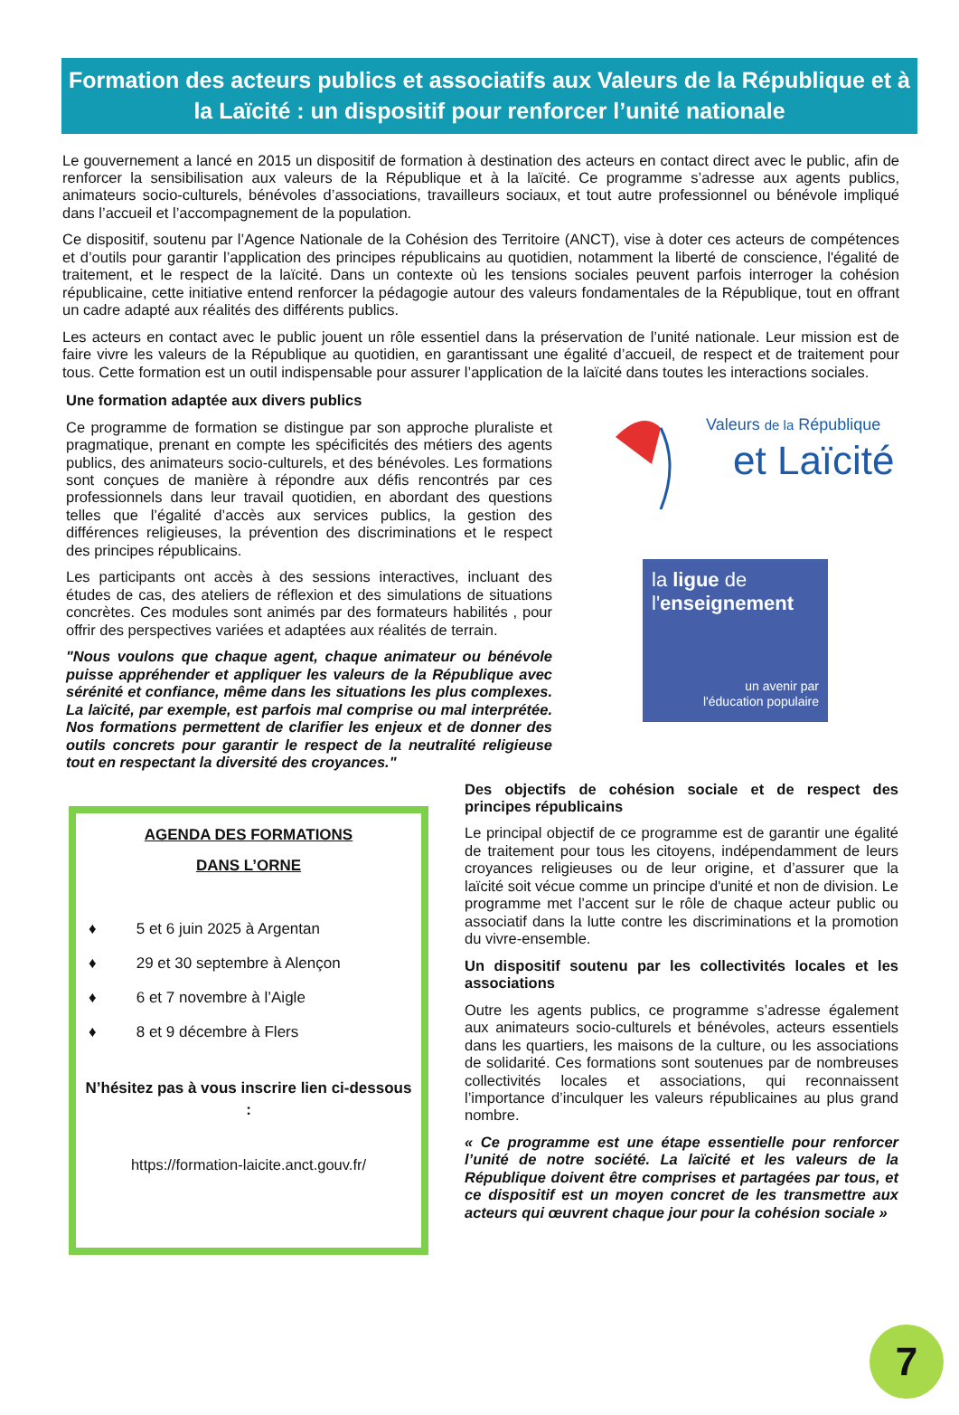Formation des acteurs publics et associatifs aux Valeurs de la République et à la Laïcité : un dispositif pour renforcer l’unité nationale
Le gouvernement a lancé en 2015 un dispositif de formation à destination des acteurs en contact direct avec le public, afin de renforcer la sensibilisation aux valeurs de la République et à la laïcité. Ce programme s’adresse aux agents publics, animateurs socio-culturels, bénévoles d’associations, travailleurs sociaux, et tout autre professionnel ou bénévole impliqué dans l’accueil et l’accompagnement de la population.
Ce dispositif, soutenu par l’Agence Nationale de la Cohésion des Territoire (ANCT), vise à doter ces acteurs de compétences et d’outils pour garantir l’application des principes républicains au quotidien, notamment la liberté de conscience, l'égalité de traitement, et le respect de la laïcité. Dans un contexte où les tensions sociales peuvent parfois interroger la cohésion républicaine, cette initiative entend renforcer la pédagogie autour des valeurs fondamentales de la République, tout en offrant un cadre adapté aux réalités des différents publics.
Les acteurs en contact avec le public jouent un rôle essentiel dans la préservation de l’unité nationale. Leur mission est de faire vivre les valeurs de la République au quotidien, en garantissant une égalité d’accueil, de respect et de traitement pour tous. Cette formation est un outil indispensable pour assurer l’application de la laïcité dans toutes les interactions sociales.
Une formation adaptée aux divers publics
Ce programme de formation se distingue par son approche pluraliste et pragmatique, prenant en compte les spécificités des métiers des agents publics, des animateurs socio-culturels, et des bénévoles. Les formations sont conçues de manière à répondre aux défis rencontrés par ces professionnels dans leur travail quotidien, en abordant des questions telles que l’égalité d’accès aux services publics, la gestion des différences religieuses, la prévention des discriminations et le respect des principes républicains.
Les participants ont accès à des sessions interactives, incluant des études de cas, des ateliers de réflexion et des simulations de situations concrètes. Ces modules sont animés par des formateurs habilités , pour offrir des perspectives variées et adaptées aux réalités de terrain.
"Nous voulons que chaque agent, chaque animateur ou bénévole puisse appréhender et appliquer les valeurs de la République avec sérénité et confiance, même dans les situations les plus complexes. La laïcité, par exemple, est parfois mal comprise ou mal interprétée. Nos formations permettent de clarifier les enjeux et de donner des outils concrets pour garantir le respect de la neutralité religieuse tout en respectant la diversité des croyances."
Valeurs de la République
et Laïcité
la ligue de
l'enseignement
un avenir par
l'éducation populaire
AGENDA DES FORMATIONS
DANS L’ORNE
♦ 5 et 6 juin 2025 à Argentan
♦ 29 et 30 septembre à Alençon
♦ 6 et 7 novembre à l’Aigle
♦ 8 et 9 décembre à Flers
N’hésitez pas à vous inscrire lien ci-dessous :
https://formation-laicite.anct.gouv.fr/
Des objectifs de cohésion sociale et de respect des principes républicains
Le principal objectif de ce programme est de garantir une égalité de traitement pour tous les citoyens, indépendamment de leurs croyances religieuses ou de leur origine, et d’assurer que la laïcité soit vécue comme un principe d'unité et non de division. Le programme met l’accent sur le rôle de chaque acteur public ou associatif dans la lutte contre les discriminations et la promotion du vivre-ensemble.
Un dispositif soutenu par les collectivités locales et les associations
Outre les agents publics, ce programme s’adresse également aux animateurs socio-culturels et bénévoles, acteurs essentiels dans les quartiers, les maisons de la culture, ou les associations de solidarité. Ces formations sont soutenues par de nombreuses collectivités locales et associations, qui reconnaissent l’importance d’inculquer les valeurs républicaines au plus grand nombre.
« Ce programme est une étape essentielle pour renforcer l’unité de notre société. La laïcité et les valeurs de la République doivent être comprises et partagées par tous, et ce dispositif est un moyen concret de les transmettre aux acteurs qui œuvrent chaque jour pour la cohésion sociale »
7